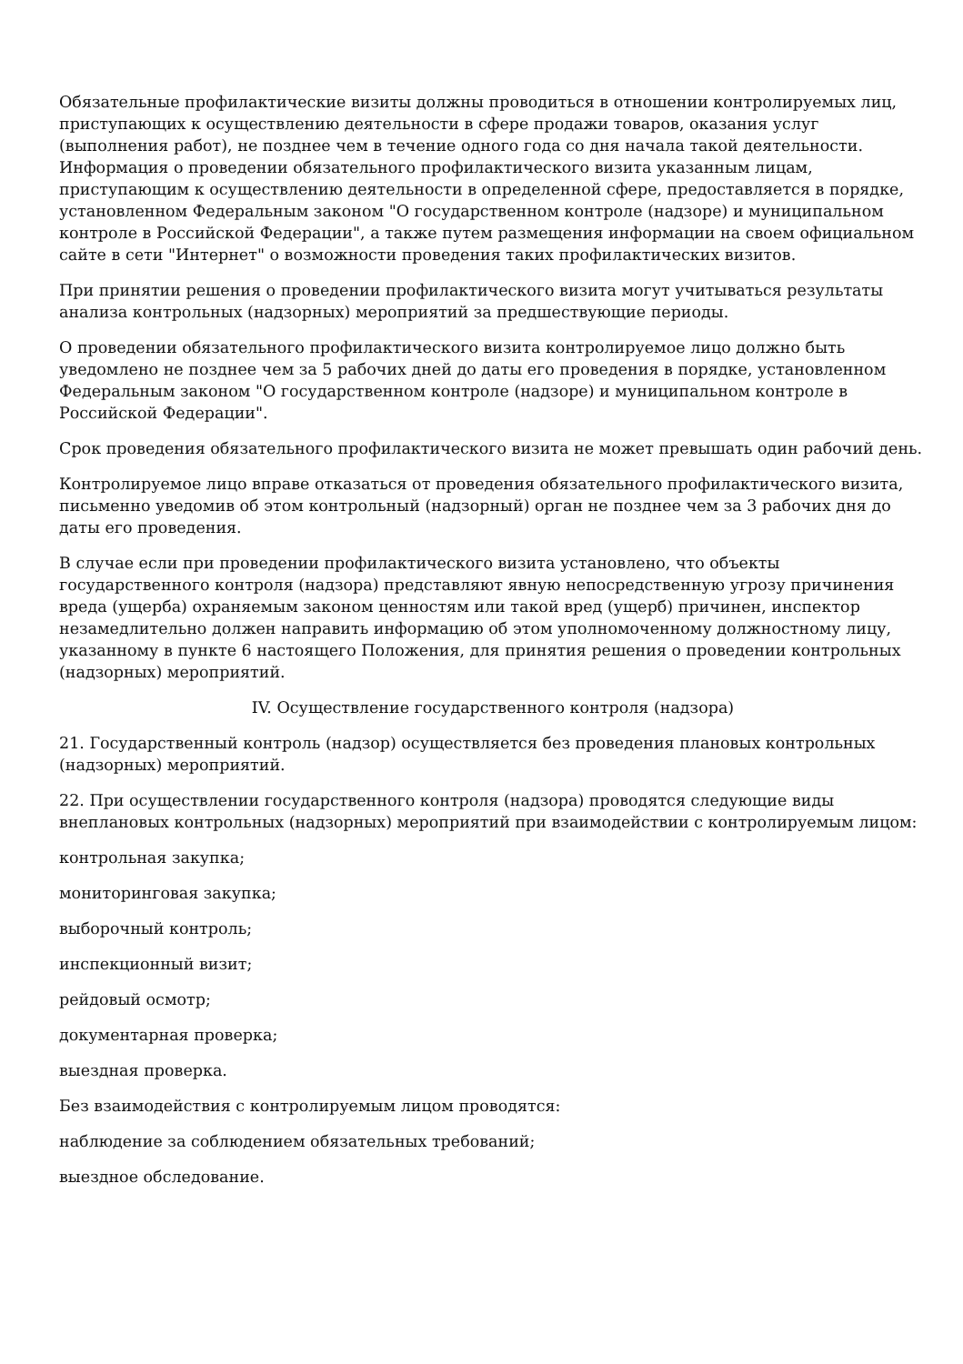Обязательные профилактические визиты должны проводиться в отношении контролируемых лиц, приступающих к осуществлению деятельности в сфере продажи товаров, оказания услуг (выполнения работ), не позднее чем в течение одного года со дня начала такой деятельности. Информация о проведении обязательного профилактического визита указанным лицам, приступающим к осуществлению деятельности в определенной сфере, предоставляется в порядке, установленном Федеральным законом "О государственном контроле (надзоре) и муниципальном контроле в Российской Федерации", а также путем размещения информации на своем официальном сайте в сети "Интернет" о возможности проведения таких профилактических визитов.
При принятии решения о проведении профилактического визита могут учитываться результаты анализа контрольных (надзорных) мероприятий за предшествующие периоды.
О проведении обязательного профилактического визита контролируемое лицо должно быть уведомлено не позднее чем за 5 рабочих дней до даты его проведения в порядке, установленном Федеральным законом "О государственном контроле (надзоре) и муниципальном контроле в Российской Федерации".
Срок проведения обязательного профилактического визита не может превышать один рабочий день.
Контролируемое лицо вправе отказаться от проведения обязательного профилактического визита, письменно уведомив об этом контрольный (надзорный) орган не позднее чем за 3 рабочих дня до даты его проведения.
В случае если при проведении профилактического визита установлено, что объекты государственного контроля (надзора) представляют явную непосредственную угрозу причинения вреда (ущерба) охраняемым законом ценностям или такой вред (ущерб) причинен, инспектор незамедлительно должен направить информацию об этом уполномоченному должностному лицу, указанному в пункте 6 настоящего Положения, для принятия решения о проведении контрольных (надзорных) мероприятий.
IV. Осуществление государственного контроля (надзора)
21. Государственный контроль (надзор) осуществляется без проведения плановых контрольных (надзорных) мероприятий.
22. При осуществлении государственного контроля (надзора) проводятся следующие виды внеплановых контрольных (надзорных) мероприятий при взаимодействии с контролируемым лицом:
контрольная закупка;
мониторинговая закупка;
выборочный контроль;
инспекционный визит;
рейдовый осмотр;
документарная проверка;
выездная проверка.
Без взаимодействия с контролируемым лицом проводятся:
наблюдение за соблюдением обязательных требований;
выездное обследование.